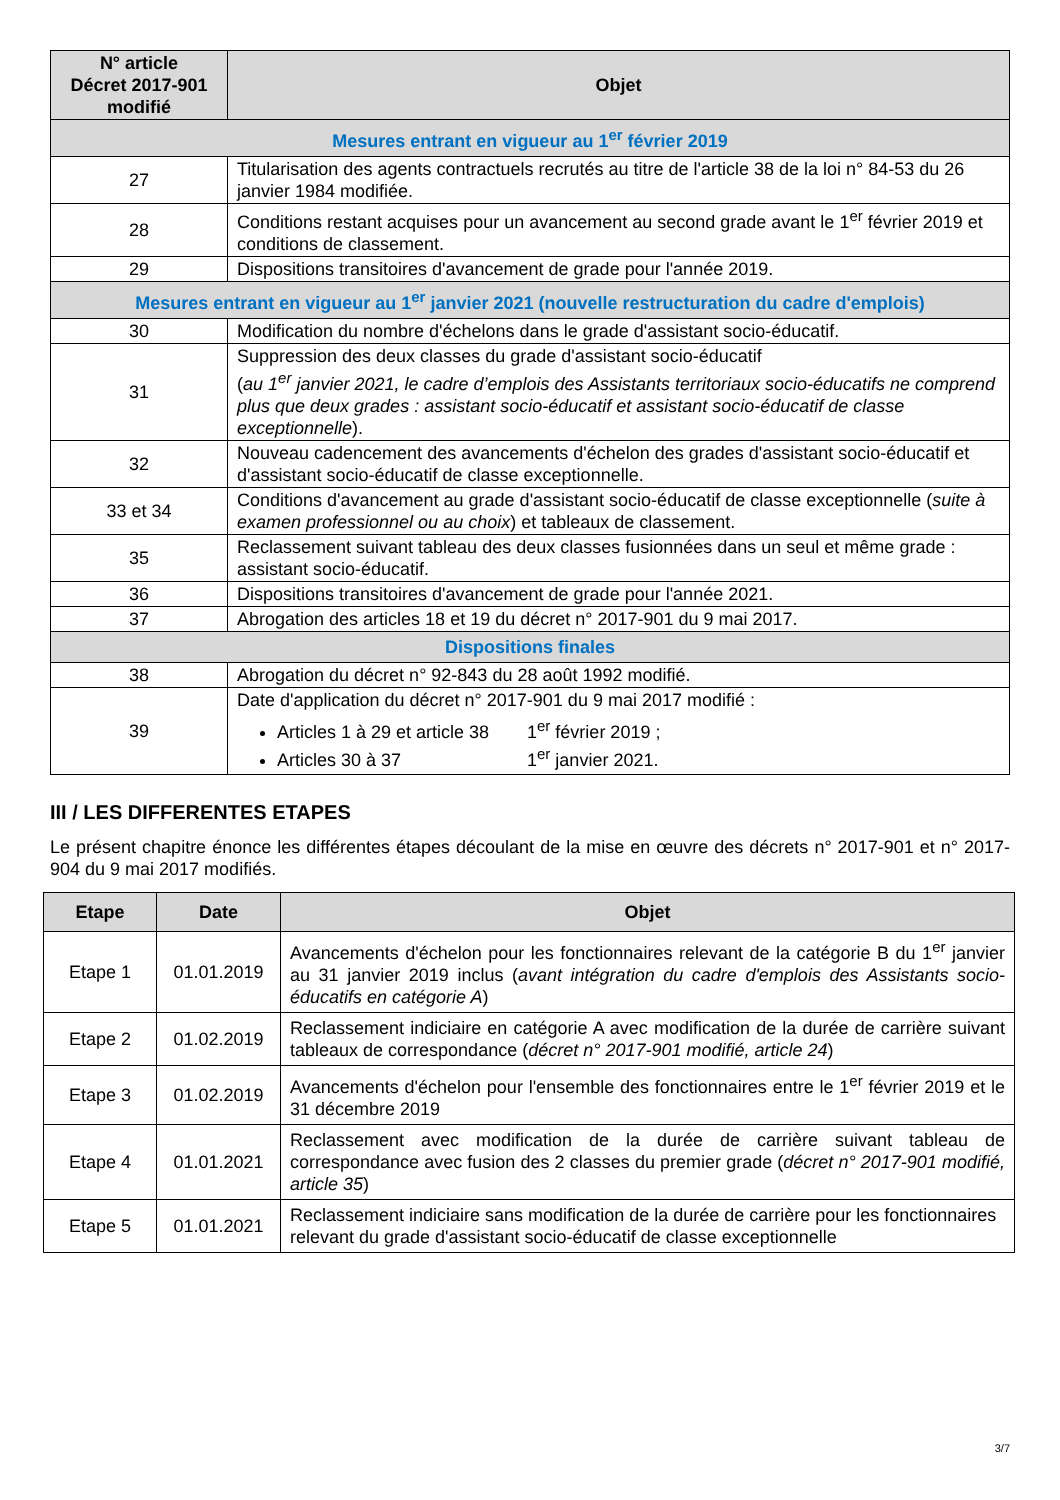| N° article Décret 2017-901 modifié | Objet |
| --- | --- |
| Mesures entrant en vigueur au 1<sup>er</sup> février 2019 | |
| 27 | Titularisation des agents contractuels recrutés au titre de l'article 38 de la loi n° 84-53 du 26 janvier 1984 modifiée. |
| 28 | Conditions restant acquises pour un avancement au second grade avant le 1<sup>er</sup> février 2019 et conditions de classement. |
| 29 | Dispositions transitoires d'avancement de grade pour l'année 2019. |
| Mesures entrant en vigueur au 1<sup>er</sup> janvier 2021 (nouvelle restructuration du cadre d'emplois) | |
| 30 | Modification du nombre d'échelons dans le grade d'assistant socio-éducatif. |
| 31 | Suppression des deux classes du grade d'assistant socio-éducatif ( au 1<sup>er</sup> janvier 2021, le cadre d’emplois des Assistants territoriaux socio-éducatifs ne comprend plus que deux grades : assistant socio-éducatif et assistant socio-éducatif de classe exceptionnelle ). |
| 32 | Nouveau cadencement des avancements d'échelon des grades d'assistant socio-éducatif et d'assistant socio-éducatif de classe exceptionnelle. |
| 33 et 34 | Conditions d'avancement au grade d'assistant socio-éducatif de classe exceptionnelle ( suite à examen professionnel ou au choix ) et tableaux de classement. |
| 35 | Reclassement suivant tableau des deux classes fusionnées dans un seul et même grade : assistant socio-éducatif. |
| 36 | Dispositions transitoires d'avancement de grade pour l'année 2021. |
| 37 | Abrogation des articles 18 et 19 du décret n° 2017-901 du 9 mai 2017. |
| Dispositions finales | |
| 38 | Abrogation du décret n° 92-843 du 28 août 1992 modifié. |
| 39 | Date d'application du décret n° 2017-901 du 9 mai 2017 modifié : Articles 1 à 29 et article 38 1<sup>er</sup> février 2019 ; Articles 30 à 37 1<sup>er</sup> janvier 2021. |
III / LES DIFFERENTES ETAPES
Le présent chapitre énonce les différentes étapes découlant de la mise en œuvre des décrets n° 2017-901 et n° 2017-904 du 9 mai 2017 modifiés.
| Etape | Date | Objet |
| --- | --- | --- |
| Etape 1 | 01.01.2019 | Avancements d'échelon pour les fonctionnaires relevant de la catégorie B du 1<sup>er</sup> janvier au 31 janvier 2019 inclus ( avant intégration du cadre d'emplois des Assistants socio-éducatifs en catégorie A ) |
| Etape 2 | 01.02.2019 | Reclassement indiciaire en catégorie A avec modification de la durée de carrière suivant tableaux de correspondance ( décret n° 2017-901 modifié, article 24 ) |
| Etape 3 | 01.02.2019 | Avancements d'échelon pour l'ensemble des fonctionnaires entre le 1<sup>er</sup> février 2019 et le 31 décembre 2019 |
| Etape 4 | 01.01.2021 | Reclassement avec modification de la durée de carrière suivant tableau de correspondance avec fusion des 2 classes du premier grade ( décret n° 2017-901 modifié, article 35 ) |
| Etape 5 | 01.01.2021 | Reclassement indiciaire sans modification de la durée de carrière pour les fonctionnaires relevant du grade d'assistant socio-éducatif de classe exceptionnelle |
3/7